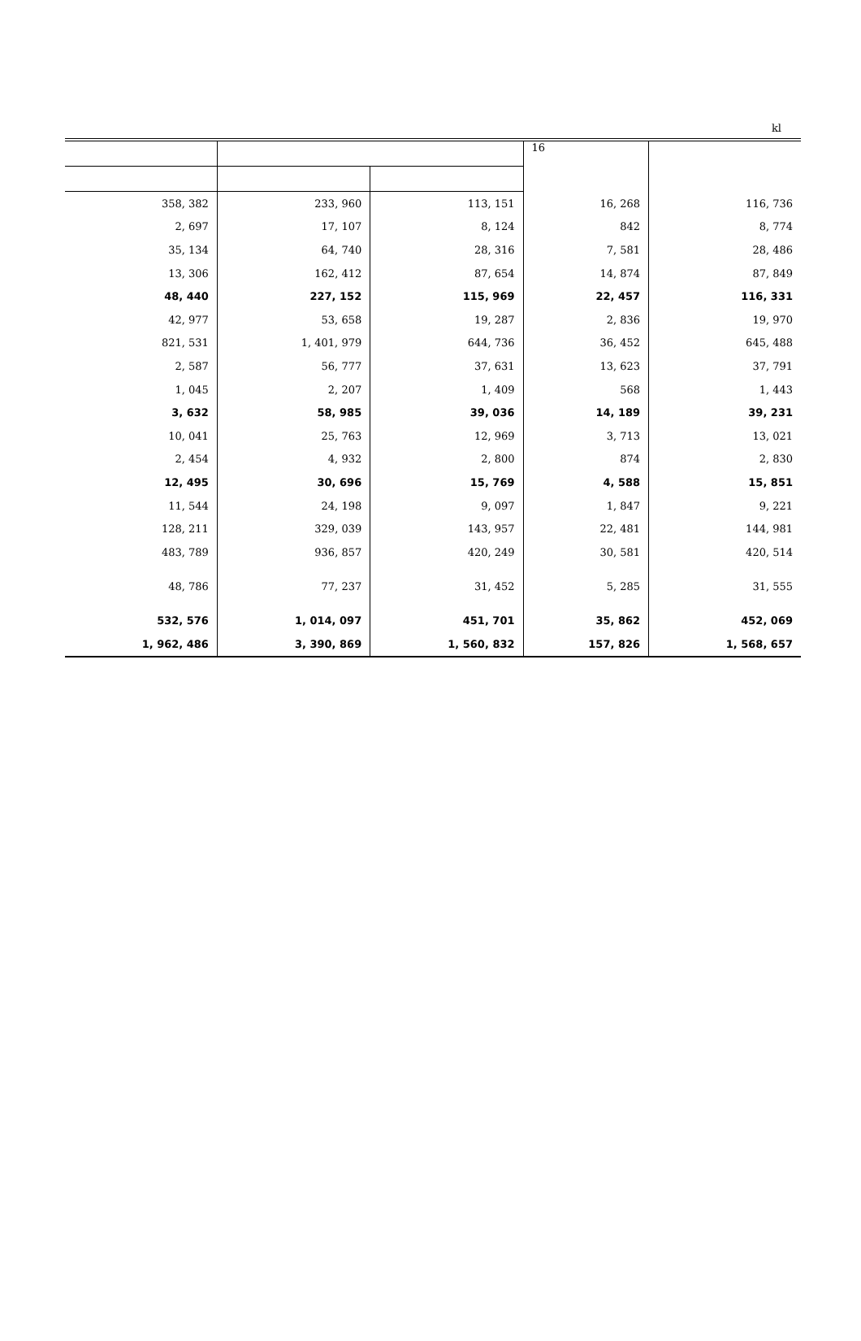kl
| | | | 16 | |
| --- | --- | --- | --- | --- |
| 358, 382 | 233, 960 | 113, 151 | 16, 268 | 116, 736 |
| 2, 697 | 17, 107 | 8, 124 | 842 | 8, 774 |
| 35, 134 | 64, 740 | 28, 316 | 7, 581 | 28, 486 |
| 13, 306 | 162, 412 | 87, 654 | 14, 874 | 87, 849 |
| 48, 440 | 227, 152 | 115, 969 | 22, 457 | 116, 331 |
| 42, 977 | 53, 658 | 19, 287 | 2, 836 | 19, 970 |
| 821, 531 | 1, 401, 979 | 644, 736 | 36, 452 | 645, 488 |
| 2, 587 | 56, 777 | 37, 631 | 13, 623 | 37, 791 |
| 1, 045 | 2, 207 | 1, 409 | 568 | 1, 443 |
| 3, 632 | 58, 985 | 39, 036 | 14, 189 | 39, 231 |
| 10, 041 | 25, 763 | 12, 969 | 3, 713 | 13, 021 |
| 2, 454 | 4, 932 | 2, 800 | 874 | 2, 830 |
| 12, 495 | 30, 696 | 15, 769 | 4, 588 | 15, 851 |
| 11, 544 | 24, 198 | 9, 097 | 1, 847 | 9, 221 |
| 128, 211 | 329, 039 | 143, 957 | 22, 481 | 144, 981 |
| 483, 789 | 936, 857 | 420, 249 | 30, 581 | 420, 514 |
| 48, 786 | 77, 237 | 31, 452 | 5, 285 | 31, 555 |
| 532, 576 | 1, 014, 097 | 451, 701 | 35, 862 | 452, 069 |
| 1, 962, 486 | 3, 390, 869 | 1, 560, 832 | 157, 826 | 1, 568, 657 |